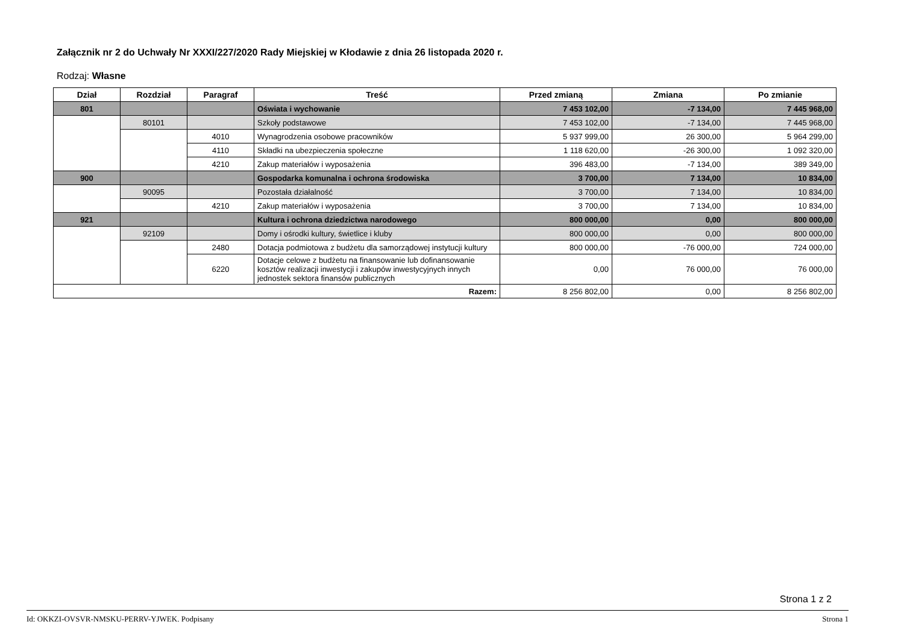Załącznik nr 2 do Uchwały Nr XXXI/227/2020 Rady Miejskiej w Kłodawie z dnia 26 listopada 2020 r.
Rodzaj: Własne
| Dział | Rozdział | Paragraf | Treść | Przed zmianą | Zmiana | Po zmianie |
| --- | --- | --- | --- | --- | --- | --- |
| 801 | | | Oświata i wychowanie | 7 453 102,00 | -7 134,00 | 7 445 968,00 |
| | 80101 | | Szkoły podstawowe | 7 453 102,00 | -7 134,00 | 7 445 968,00 |
| | | 4010 | Wynagrodzenia osobowe pracowników | 5 937 999,00 | 26 300,00 | 5 964 299,00 |
| | | 4110 | Składki na ubezpieczenia społeczne | 1 118 620,00 | -26 300,00 | 1 092 320,00 |
| | | 4210 | Zakup materiałów i wyposażenia | 396 483,00 | -7 134,00 | 389 349,00 |
| 900 | | | Gospodarka komunalna i ochrona środowiska | 3 700,00 | 7 134,00 | 10 834,00 |
| | 90095 | | Pozostała działalność | 3 700,00 | 7 134,00 | 10 834,00 |
| | | 4210 | Zakup materiałów i wyposażenia | 3 700,00 | 7 134,00 | 10 834,00 |
| 921 | | | Kultura i ochrona dziedzictwa narodowego | 800 000,00 | 0,00 | 800 000,00 |
| | 92109 | | Domy i ośrodki kultury, świetlice i kluby | 800 000,00 | 0,00 | 800 000,00 |
| | | 2480 | Dotacja podmiotowa z budżetu dla samorządowej instytucji kultury | 800 000,00 | -76 000,00 | 724 000,00 |
| | | 6220 | Dotacje celowe z budżetu na finansowanie lub dofinansowanie kosztów realizacji inwestycji i zakupów inwestycyjnych innych jednostek sektora finansów publicznych | 0,00 | 76 000,00 | 76 000,00 |
| Razem: | | | | 8 256 802,00 | 0,00 | 8 256 802,00 |
Strona 1 z 2
Id: OKKZI-OVSVR-NMSKU-PERRV-YJWEK. Podpisany Strona 1